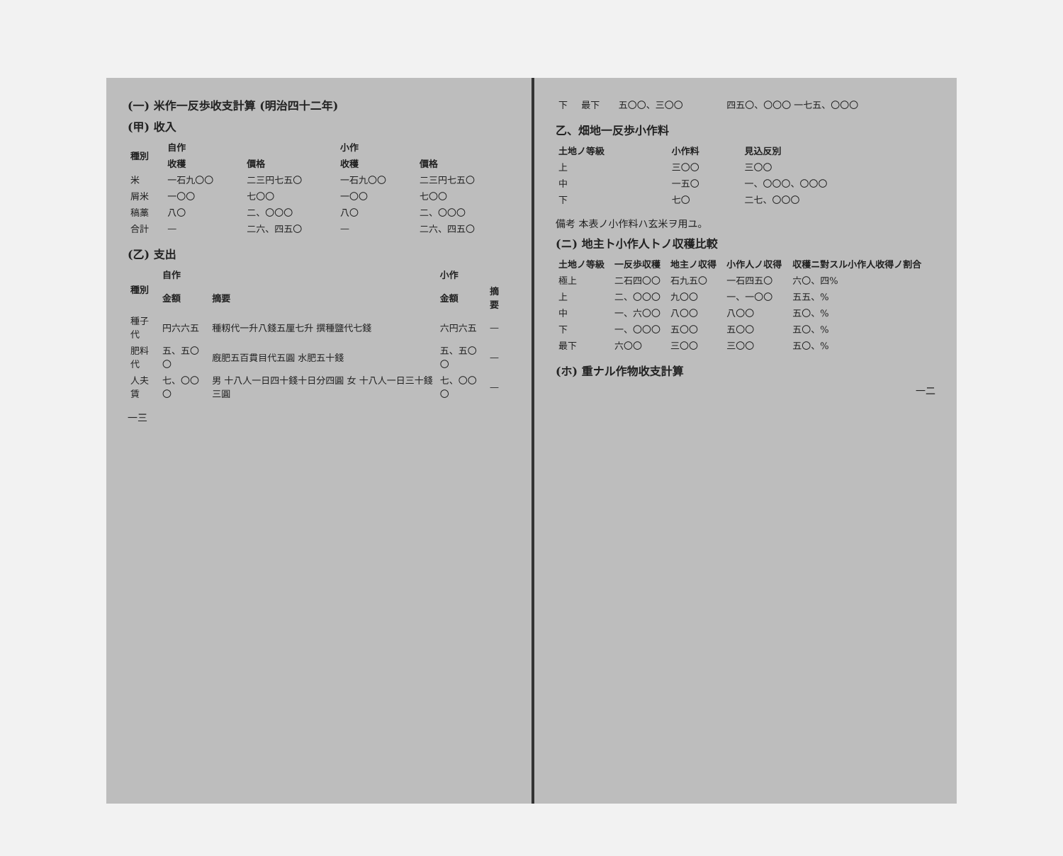| 下 | 最下 | 五〇〇、三〇〇 | 四五〇、〇〇〇 一七五、〇〇〇 |
乙、畑地一反歩小作料
| 土地ノ等級 | 小作料 | 見込反別 |
| --- | --- | --- |
| 上 | 三〇〇 | 三〇〇 |
| 中 | 一五〇 | 一、〇〇〇、〇〇〇 |
| 下 | 七〇 | 二七、〇〇〇 |
備考 本表ノ小作料ハ玄米ヲ用ユ。
(ニ) 地主ト小作人トノ収穫比較
| 土地ノ等級 | 一反歩収穫 | 地主ノ収得 | 小作人ノ収得 | 収穫ニ對スル小作人收得ノ割合 |
| --- | --- | --- | --- | --- |
| 極上 | 二石四〇〇 | 石九五〇 | 一石四五〇 | 六〇、四% |
| 上 | 二、〇〇〇 | 九〇〇 | 一、一〇〇 | 五五、% |
| 中 | 一、六〇〇 | 八〇〇 | 八〇〇 | 五〇、% |
| 下 | 一、〇〇〇 | 五〇〇 | 五〇〇 | 五〇、% |
| 最下 | 六〇〇 | 三〇〇 | 三〇〇 | 五〇、% |
(ホ) 重ナル作物收支計算
一二
(一) 米作一反歩收支計算 (明治四十二年)
(甲) 收入
| 種別 | 自作 | | 小作 | |
| --- | --- | --- | --- | --- |
| | 收穫 | 價格 | 收穫 | 價格 |
| 米 | 一石九〇〇 | 二三円七五〇 | 一石九〇〇 | 二三円七五〇 |
| 屑米 | 一〇〇 | 七〇〇 | 一〇〇 | 七〇〇 |
| 稿藁 | 八〇 | 二、〇〇〇 | 八〇 | 二、〇〇〇 |
| 合計 | — | 二六、四五〇 | — | 二六、四五〇 |
(乙) 支出
| 種別 | 自作 | | 小作 | |
| --- | --- | --- | --- | --- |
| | 金額 | 摘要 | 金額 | 摘要 |
| 種子代 | 円六六五 | 種籾代一升八錢五厘七升 撰種鹽代七錢 | 六円六五 | — |
| 肥料代 | 五、五〇〇 | 廐肥五百貫目代五圓 水肥五十錢 | 五、五〇〇 | — |
| 人夫賃 | 七、〇〇〇 | 男 十八人一日四十錢十日分四圓 女 十八人一日三十錢三圓 | 七、〇〇〇 | — |
一三